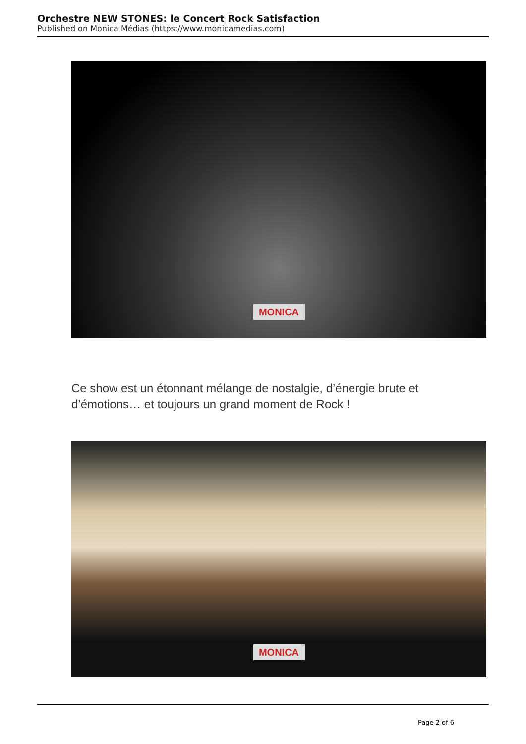Orchestre NEW STONES: le Concert Rock Satisfaction
Published on Monica Médias (https://www.monicamedias.com)
MONICA
Ce show est un étonnant mélange de nostalgie, d’énergie brute et d’émotions… et toujours un grand moment de Rock !
MONICA
Page 2 of 6